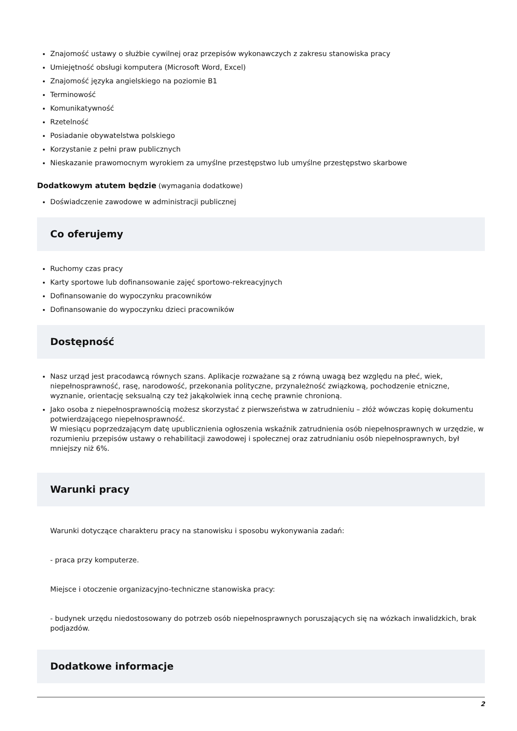Znajomość ustawy o służbie cywilnej oraz przepisów wykonawczych z zakresu stanowiska pracy
Umiejętność obsługi komputera (Microsoft Word, Excel)
Znajomość języka angielskiego na poziomie B1
Terminowość
Komunikatywność
Rzetelność
Posiadanie obywatelstwa polskiego
Korzystanie z pełni praw publicznych
Nieskazanie prawomocnym wyrokiem za umyślne przestępstwo lub umyślne przestępstwo skarbowe
Dodatkowym atutem będzie (wymagania dodatkowe)
Doświadczenie zawodowe w administracji publicznej
Co oferujemy
Ruchomy czas pracy
Karty sportowe lub dofinansowanie zajęć sportowo-rekreacyjnych
Dofinansowanie do wypoczynku pracowników
Dofinansowanie do wypoczynku dzieci pracowników
Dostępność
Nasz urząd jest pracodawcą równych szans. Aplikacje rozważane są z równą uwagą bez względu na płeć, wiek, niepełnosprawność, rasę, narodowość, przekonania polityczne, przynależność związkową, pochodzenie etniczne, wyznanie, orientację seksualną czy też jakąkolwiek inną cechę prawnie chronioną.
Jako osoba z niepełnosprawnością możesz skorzystać z pierwszeństwa w zatrudnieniu – złóż wówczas kopię dokumentu potwierdzającego niepełnosprawność.
W miesiącu poprzedzającym datę upublicznienia ogłoszenia wskaźnik zatrudnienia osób niepełnosprawnych w urzędzie, w rozumieniu przepisów ustawy o rehabilitacji zawodowej i społecznej oraz zatrudnianiu osób niepełnosprawnych, był mniejszy niż 6%.
Warunki pracy
Warunki dotyczące charakteru pracy na stanowisku i sposobu wykonywania zadań:
- praca przy komputerze.
Miejsce i otoczenie organizacyjno-techniczne stanowiska pracy:
- budynek urzędu niedostosowany do potrzeb osób niepełnosprawnych poruszających się na wózkach inwalidzkich, brak podjazdów.
Dodatkowe informacje
2